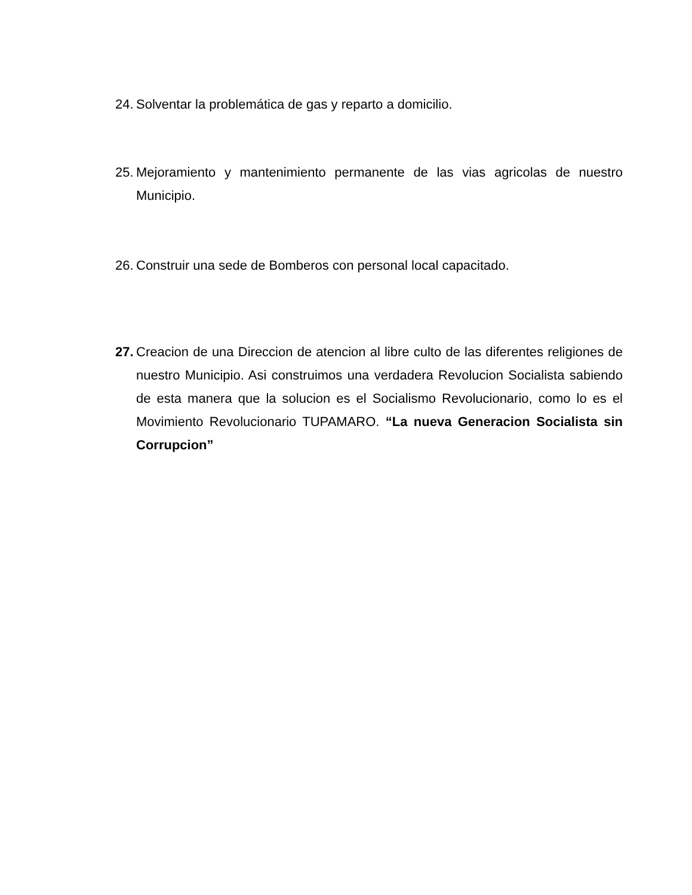24. Solventar la problemática de gas y reparto a domicilio.
25. Mejoramiento y mantenimiento permanente de las vias agricolas de nuestro Municipio.
26. Construir una sede de Bomberos con personal local capacitado.
27. Creacion de una Direccion de atencion al libre culto de las diferentes religiones de nuestro Municipio. Asi construimos una verdadera Revolucion Socialista sabiendo de esta manera que la solucion es el Socialismo Revolucionario, como lo es el Movimiento Revolucionario TUPAMARO. “La nueva Generacion Socialista sin Corrupcion”